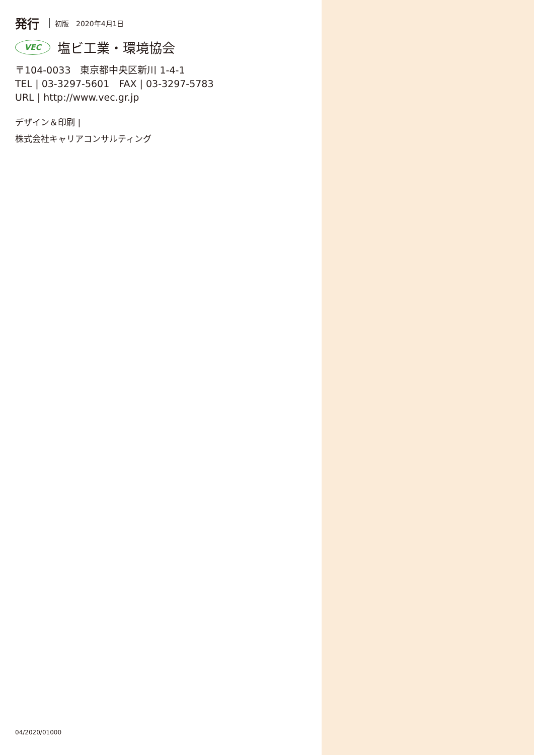発行 初版　2020年4月1日
VEC
塩ビ工業・環境協会
〒104-0033　東京都中央区新川 1-4-1
TEL | 03-3297-5601　FAX | 03-3297-5783
URL | http://www.vec.gr.jp
デザイン＆印刷 |
株式会社キャリアコンサルティング
04/2020/01000